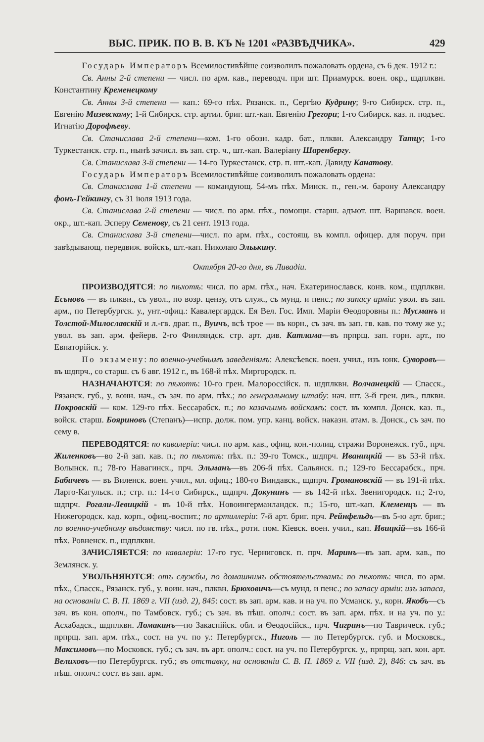ВЫС. ПРИК. ПО В. В. КЪ № 1201 «РАЗВѢДЧИКА». 429
Государь Императоръ Всемилостивѣйше соизволилъ пожаловать ордена, съ 6 дек. 1912 г.:
Св. Анны 2-й степени — числ. по арм. кав., переводч. при шт. Приамурск. воен. окр., шдплквн. Константину Кременецкому
Св. Анны 3-й степени — кап.: 69-го пѣх. Рязанск. п., Сергѣю Кудрину; 9-го Сибирск. стр. п., Евгенію Мизевскому; 1-й Сибирск. стр. артил. бриг. шт.-кап. Евгенію Грегори; 1-го Сибирск. каз. п. подъес. Игнатію Дорофѣеву.
Св. Станислава 2-й степени—ком. 1-го обозн. кадр. бат., плквн. Александру Татцу; 1-го Туркестанск. стр. п., нынѣ зачисл. въ зап. стр. ч., шт.-кап. Валеріану Шаренбергу.
Св. Станислава 3-й степени — 14-го Туркестанск. стр. п. шт.-кап. Давиду Канатову.
Государь Императоръ Всемилостивѣйше соизволилъ пожаловать ордена:
Св. Станислава 1-й степени — командующ. 54-мъ пѣх. Минск. п., ген.-м. барону Александру фонъ-Гейкингу, съ 31 іюля 1913 года.
Св. Станислава 2-й степени — числ. по арм. пѣх., помощн. старш. адъют. шт. Варшавск. воен. окр., шт.-кап. Эсперу Семенову, съ 21 сент. 1913 года.
Св. Станислава 3-й степени—числ. по арм. пѣх., состоящ. въ компл. офицер. для поруч. при завѣдывающ. передвиж. войскъ, шт.-кап. Николаю Эльькину.
Октября 20-го дня, въ Ливадіи.
ПРОИЗВОДЯТСЯ: по пѣхотѣ: числ. по арм. пѣх., нач. Екатеринославск. конв. ком., шдплквн. Есьновъ — въ плквн., съ увол., по возр. цензу, отъ служ., съ мунд. и пенс.; по запасу арміи: увол. въ зап. арм., по Петербургск. у., унт.-офиц.: Кавалергардск. Ея Вел. Гос. Имп. Маріи Ѳеодоровны п.: Мусманъ и Толстой-Милославскій и л.-гв. драг. п., Вуичъ, всѣ трое — въ корн., съ зач. въ зап. гв. кав. по тому же у.; увол. въ зап. арм. фейерв. 2-го Финляндск. стр. арт. див. Катлама—въ прпрщ. зап. горн. арт., по Евпаторійск. у.
По экзамену: по военно-учебнымъ заведеніямъ: Алексѣевск. воен. учил., изъ юнк. Суворовъ—въ шдпрч., со старш. съ 6 авг. 1912 г., въ 168-й пѣх. Миргородск. п.
НАЗНАЧАЮТСЯ: по пѣхотѣ: 10-го грен. Малороссійск. п. шдплквн. Волчанецкій — Спасск., Рязанск. губ., у. воин. нач., съ зач. по арм. пѣх.; по генеральному штабу: нач. шт. 3-й грен. див., плквн. Покровскій — ком. 129-го пѣх. Бессарабск. п.; по казачьимъ войскамъ: сост. въ компл. Донск. каз. п., войск. старш. Бояриновъ (Степанъ)—испр. долж. пом. упр. канц. войск. наказн. атам. в. Донск., съ зач. по сему в.
ПЕРЕВОДЯТСЯ: по кавалеріи: числ. по арм. кав., офиц. кон.-полиц. стражи Воронежск. губ., прч. Жиленковъ—во 2-й зап. кав. п.; по пѣхотѣ: пѣх. п.: 39-го Томск., шдпрч. Иваницкій — въ 53-й пѣх. Волынск. п.; 78-го Навагинск., прч. Эльманъ—въ 206-й пѣх. Сальянск. п.; 129-го Бессарабск., прч. Бабичевъ — въ Виленск. воен. учил., мл. офиц.; 180-го Виндавск., шдпрч. Громановскій — въ 191-й пѣх. Ларго-Кагульск. п.; стр. п.: 14-го Сибирск., шдпрч. Докунинъ — въ 142-й пѣх. Звенигородск. п.; 2-го, шдпрч. Рогали-Левицкій - въ 10-й пѣх. Новоингерманландск. п.; 15-го, шт.-кап. Клеменцъ — въ Нижегородск. кад. корп., офиц.-воспит.; по артиллеріи: 7-й арт. бриг. прч. Рейнфельдъ—въ 5-ю арт. бриг.; по военно-учебному вѣдомству: числ. по гв. пѣх., роти. пом. Кіевск. воен. учил., кап. Ивицкій—въ 166-й пѣх. Ровненск. п., шдплквн.
ЗАЧИСЛЯЕТСЯ: по кавалеріи: 17-го гус. Черниговск. п. прч. Маринъ—въ зап. арм. кав., по Землянск. у.
УВОЛЬНЯЮТСЯ: отъ службы, по домашнимъ обстоятельствамъ: по пѣхотѣ: числ. по арм. пѣх., Спасск., Рязанск. губ., у. воин. нач., плквн. Брюховичъ—съ мунд. и пенс.; по запасу арміи: изъ запаса, на основаніи С. В. П. 1869 г. VII (изд. 2), 845: сост. въ зап. арм. кав. и на уч. по Усманск. у., корн. Якобъ—съ зач. въ кон. ополч., по Тамбовск. губ.; съ зач. въ пѣш. ополч.: сост. въ зап. арм. пѣх. и на уч. по у.: Асхабадск., шдплквн. Ломакинъ—по Закаспійск. обл. и Ѳеодосійск., прч. Чигринъ—по Таврическ. губ.; прпрщ. зап. арм. пѣх., сост. на уч. по у.: Петербургск., Ниголь — по Петербургск. губ. и Московск., Максимовъ—по Московск. губ.; съ зач. въ арт. ополч.: сост. на уч. по Петербургск. у., прпрщ. зап. кон. арт. Велиховъ—по Петербургск. губ.; въ отставку, на основаніи С. В. П. 1869 г. VII (изд. 2), 846: съ зач. въ пѣш. ополч.: сост. въ зап. арм.